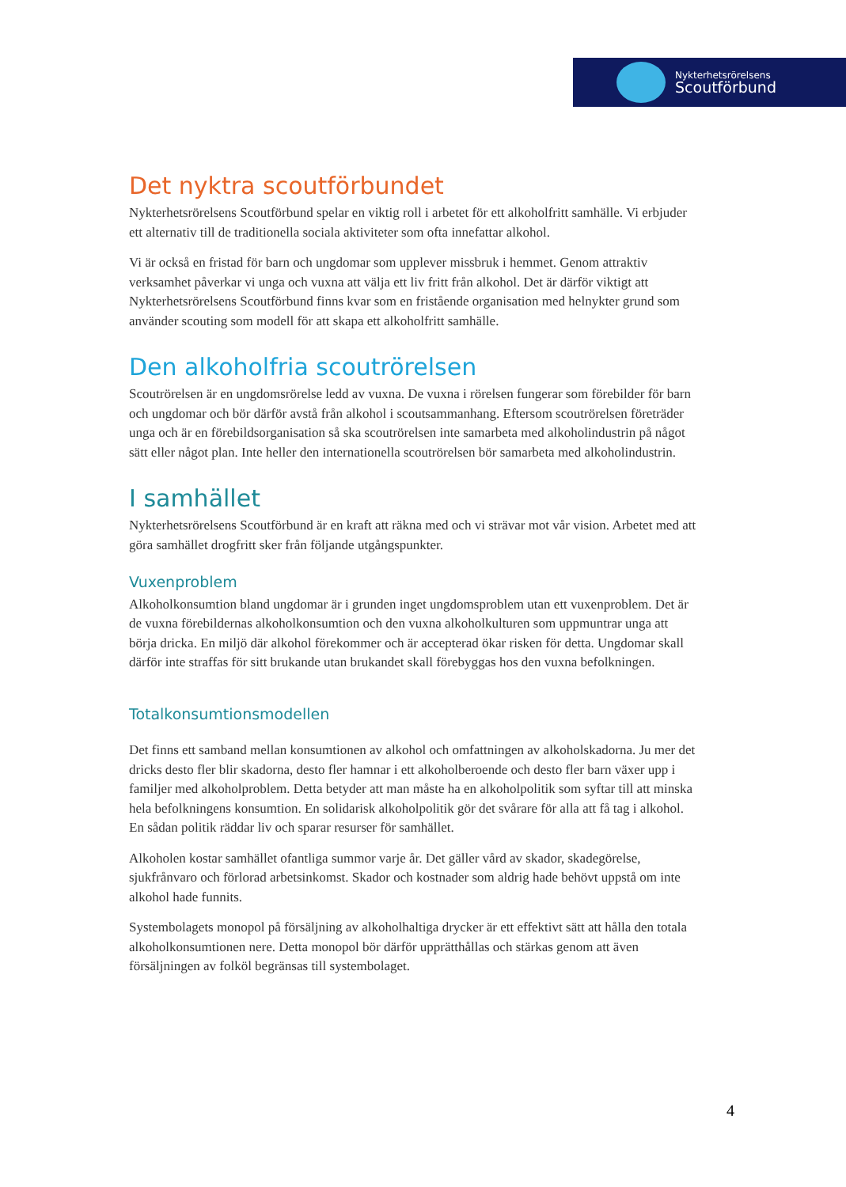Nykterhetsrörelsens
Scoutförbund
Det nyktra scoutförbundet
Nykterhetsrörelsens Scoutförbund spelar en viktig roll i arbetet för ett alkoholfritt samhälle. Vi erbjuder ett alternativ till de traditionella sociala aktiviteter som ofta innefattar alkohol.
Vi är också en fristad för barn och ungdomar som upplever missbruk i hemmet. Genom attraktiv verksamhet påverkar vi unga och vuxna att välja ett liv fritt från alkohol. Det är därför viktigt att Nykterhetsrörelsens Scoutförbund finns kvar som en fristående organisation med helnykter grund som använder scouting som modell för att skapa ett alkoholfritt samhälle.
Den alkoholfria scoutrörelsen
Scoutrörelsen är en ungdomsrörelse ledd av vuxna. De vuxna i rörelsen fungerar som förebilder för barn och ungdomar och bör därför avstå från alkohol i scoutsammanhang. Eftersom scoutrörelsen företräder unga och är en förebildsorganisation så ska scoutrörelsen inte samarbeta med alkoholindustrin på något sätt eller något plan. Inte heller den internationella scoutrörelsen bör samarbeta med alkoholindustrin.
I samhället
Nykterhetsrörelsens Scoutförbund är en kraft att räkna med och vi strävar mot vår vision. Arbetet med att göra samhället drogfritt sker från följande utgångspunkter.
Vuxenproblem
Alkoholkonsumtion bland ungdomar är i grunden inget ungdomsproblem utan ett vuxenproblem. Det är de vuxna förebildernas alkoholkonsumtion och den vuxna alkoholkulturen som uppmuntrar unga att börja dricka. En miljö där alkohol förekommer och är accepterad ökar risken för detta. Ungdomar skall därför inte straffas för sitt brukande utan brukandet skall förebyggas hos den vuxna befolkningen.
Totalkonsumtionsmodellen
Det finns ett samband mellan konsumtionen av alkohol och omfattningen av alkoholskadorna. Ju mer det dricks desto fler blir skadorna, desto fler hamnar i ett alkoholberoende och desto fler barn växer upp i familjer med alkoholproblem. Detta betyder att man måste ha en alkoholpolitik som syftar till att minska hela befolkningens konsumtion. En solidarisk alkoholpolitik gör det svårare för alla att få tag i alkohol. En sådan politik räddar liv och sparar resurser för samhället.
Alkoholen kostar samhället ofantliga summor varje år. Det gäller vård av skador, skadegörelse, sjukfrånvaro och förlorad arbetsinkomst. Skador och kostnader som aldrig hade behövt uppstå om inte alkohol hade funnits.
Systembolagets monopol på försäljning av alkoholhaltiga drycker är ett effektivt sätt att hålla den totala alkoholkonsumtionen nere. Detta monopol bör därför upprätthållas och stärkas genom att även försäljningen av folköl begränsas till systembolaget.
4